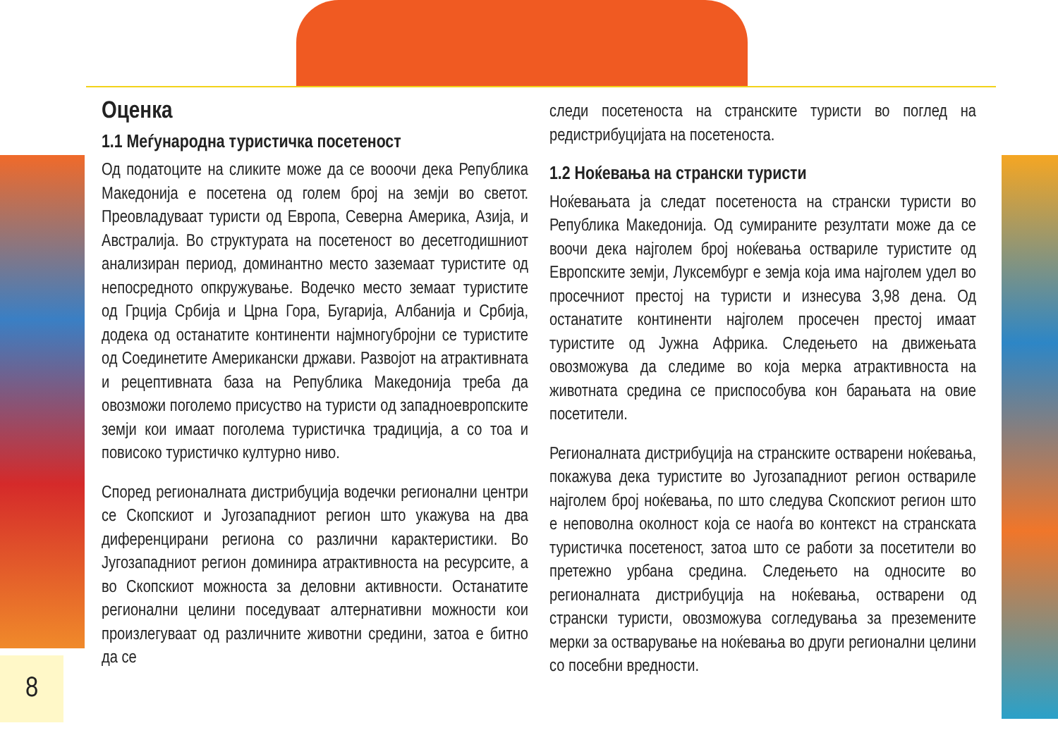Оценка
1.1 Меѓународна туристичка посетеност
Од податоците на сликите може да се вооочи дека Република Македонија е посетена од голем број на земји во светот. Преовладуваат туристи од Европа, Северна Америка, Азија, и Австралија. Во структурата на посетеност во десетгодишниот анализиран период, доминантно место заземаат туристите од непосредното опкружување. Водечко место земаат туристите од Грција Србија и Црна Гора, Бугарија, Албанија и Србија, додека од останатите континенти најмногубројни се туристите од Соединетите Американски држави. Развојот на атрактивната и рецептивната база на Република Македонија треба да овозможи поголемо присуство на туристи од западноевропските земји кои имаат поголема туристичка традиција, а со тоа и повисоко туристичко културно ниво.
Според регионалната дистрибуција водечки регионални центри се Скопскиот и Југозападниот регион што укажува на два диференцирани региона со различни карактеристики. Во Југозападниот регион доминира атрактивноста на ресурсите, а во Скопскиот можноста за деловни активности. Останатите регионални целини поседуваат алтернативни можности кои произлегуваат од различните животни средини, затоа е битно да се
следи посетеноста на странските туристи во поглед на редистрибуцијата на посетеноста.
1.2 Ноќевања на странски туристи
Ноќевањата ја следат посетеноста на странски туристи во Република Македонија. Од сумираните резултати може да се воочи дека најголем број ноќевања оствариле туристите од Европските земји, Луксембург е земја која има најголем удел во просечниот престој на туристи и изнесува 3,98 дена. Од останатите континенти најголем просечен престој имаат туристите од Јужна Африка. Следењето на движењата овозможува да следиме во која мерка атрактивноста на животната средина се приспособува кон барањата на овие посетители.
Регионалната дистрибуција на странските остварени ноќевања, покажува дека туристите во Југозападниот регион оствариле најголем број ноќевања, по што следува Скопскиот регион што е неповолна околност која се наоѓа во контекст на странската туристичка посетеност, затоа што се работи за посетители во претежно урбана средина. Следењето на односите во регионалната дистрибуција на ноќевања, остварени од странски туристи, овозможува согледувања за преземените мерки за остварување на ноќевања во други регионални целини со посебни вредности.
8